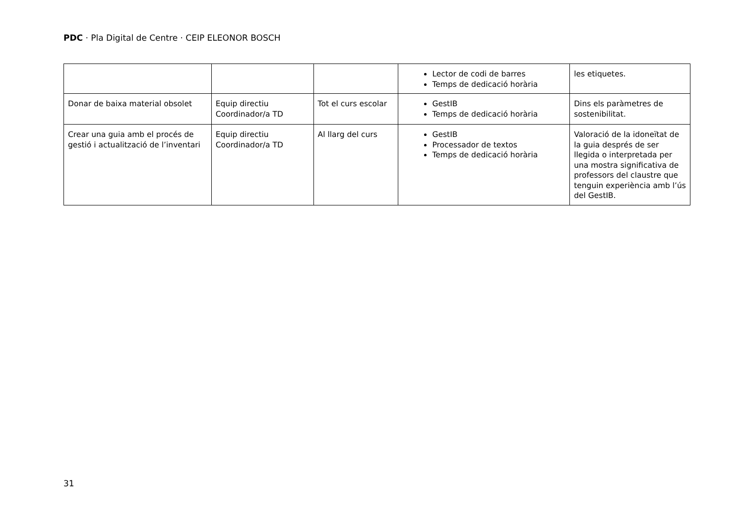PDC · Pla Digital de Centre · CEIP ELEONOR BOSCH
| | | | Lector de codi de barres Temps de dedicació horària | les etiquetes. |
| Donar de baixa material obsolet | Equip directiu Coordinador/a TD | Tot el curs escolar | GestIB Temps de dedicació horària | Dins els paràmetres de sostenibilitat. |
| Crear una guia amb el procés de gestió i actualització de l’inventari | Equip directiu Coordinador/a TD | Al llarg del curs | GestIB Processador de textos Temps de dedicació horària | Valoració de la idoneïtat de la guia després de ser llegida o interpretada per una mostra significativa de professors del claustre que tenguin experiència amb l’ús del GestIB. |
31